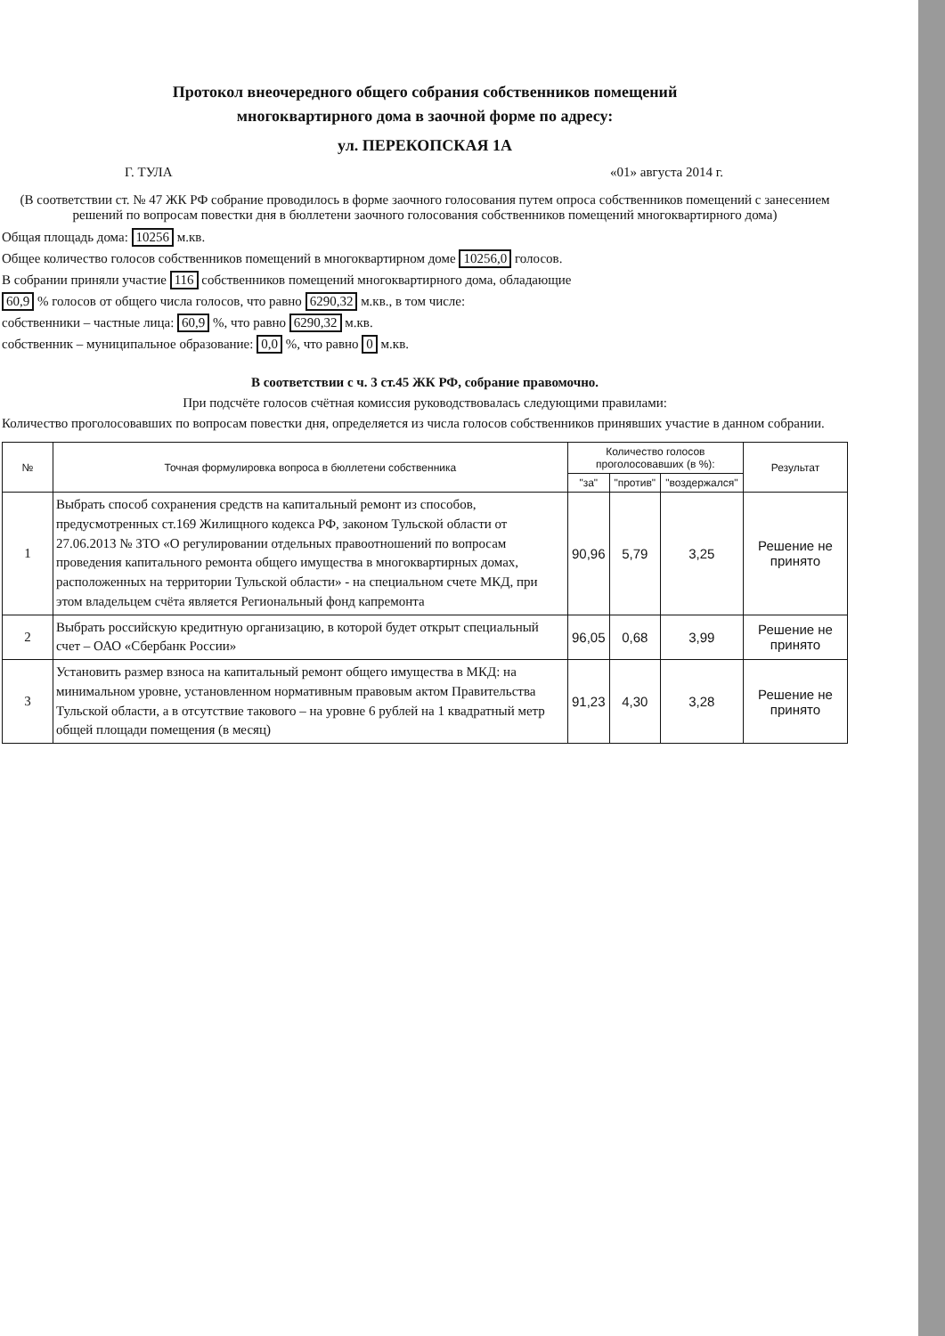Протокол внеочередного общего собрания собственников помещений
многоквартирного дома в заочной форме по адресу:
ул. ПЕРЕКОПСКАЯ 1А
Г. ТУЛА «01» августа 2014 г.
(В соответствии ст. № 47 ЖК РФ собрание проводилось в форме заочного голосования путем опроса собственников помещений с занесением решений по вопросам повестки дня в бюллетени заочного голосования собственников помещений многоквартирного дома)
Общая площадь дома: 10256 м.кв.
Общее количество голосов собственников помещений в многоквартирном доме 10256,0 голосов.
В собрании приняли участие 116 собственников помещений многоквартирного дома, обладающие
60,9 % голосов от общего числа голосов, что равно 6290,32 м.кв., в том числе:
собственники – частные лица: 60,9 %, что равно 6290,32 м.кв.
собственник – муниципальное образование: 0,0 %, что равно 0 м.кв.
В соответствии с ч. 3 ст.45 ЖК РФ, собрание правомочно.
При подсчёте голосов счётная комиссия руководствовалась следующими правилами:
Количество проголосовавших по вопросам повестки дня, определяется из числа голосов собственников принявших участие в данном собрании.
| № | Точная формулировка вопроса в бюллетени собственника | Количество голосов проголосовавших (в %): | | | Результат |
| --- | --- | --- | --- | --- | --- |
| | | "за" | "против" | "воздержался" | |
| 1 | Выбрать способ сохранения средств на капитальный ремонт из способов, предусмотренных ст.169 Жилищного кодекса РФ, законом Тульской области от 27.06.2013 № ЗТО «О регулировании отдельных правоотношений по вопросам проведения капитального ремонта общего имущества в многоквартирных домах, расположенных на территории Тульской области» - на специальном счете МКД, при этом владельцем счёта является Региональный фонд капремонта | 90,96 | 5,79 | 3,25 | Решение не принято |
| 2 | Выбрать российскую кредитную организацию, в которой будет открыт специальный счет – ОАО «Сбербанк России» | 96,05 | 0,68 | 3,99 | Решение не принято |
| 3 | Установить размер взноса на капитальный ремонт общего имущества в МКД: на минимальном уровне, установленном нормативным правовым актом Правительства Тульской области, а в отсутствие такового – на уровне 6 рублей на 1 квадратный метр общей площади помещения (в месяц) | 91,23 | 4,30 | 3,28 | Решение не принято |